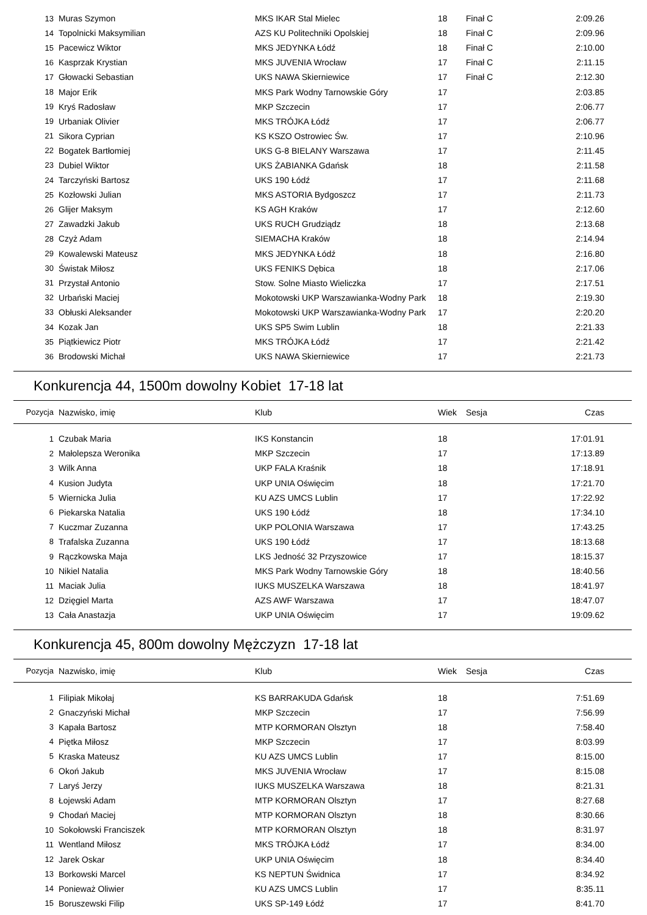| 13 | Muras Szymon | MKS IKAR Stal Mielec | 18 | Finał C | 2:09.26 |
| 14 | Topolnicki Maksymilian | AZS KU Politechniki Opolskiej | 18 | Finał C | 2:09.96 |
| 15 | Pacewicz Wiktor | MKS JEDYNKA Łódź | 18 | Finał C | 2:10.00 |
| 16 | Kasprzak Krystian | MKS JUVENIA Wrocław | 17 | Finał C | 2:11.15 |
| 17 | Głowacki Sebastian | UKS NAWA Skierniewice | 17 | Finał C | 2:12.30 |
| 18 | Major Erik | MKS Park Wodny Tarnowskie Góry | 17 | | 2:03.85 |
| 19 | Kryś Radosław | MKP Szczecin | 17 | | 2:06.77 |
| 19 | Urbaniak Olivier | MKS TRÓJKA Łódź | 17 | | 2:06.77 |
| 21 | Sikora Cyprian | KS KSZO Ostrowiec Św. | 17 | | 2:10.96 |
| 22 | Bogatek Bartłomiej | UKS G-8 BIELANY Warszawa | 17 | | 2:11.45 |
| 23 | Dubiel Wiktor | UKS ŻABIANKA Gdańsk | 18 | | 2:11.58 |
| 24 | Tarczyński Bartosz | UKS 190 Łódź | 17 | | 2:11.68 |
| 25 | Kozłowski Julian | MKS ASTORIA Bydgoszcz | 17 | | 2:11.73 |
| 26 | Glijer Maksym | KS AGH Kraków | 17 | | 2:12.60 |
| 27 | Zawadzki Jakub | UKS RUCH Grudziądz | 18 | | 2:13.68 |
| 28 | Czyż Adam | SIEMACHA Kraków | 18 | | 2:14.94 |
| 29 | Kowalewski Mateusz | MKS JEDYNKA Łódź | 18 | | 2:16.80 |
| 30 | Świstak Miłosz | UKS FENIKS Dębica | 18 | | 2:17.06 |
| 31 | Przystał Antonio | Stow. Solne Miasto Wieliczka | 17 | | 2:17.51 |
| 32 | Urbański Maciej | Mokotowski UKP Warszawianka-Wodny Park | 18 | | 2:19.30 |
| 33 | Obłuski Aleksander | Mokotowski UKP Warszawianka-Wodny Park | 17 | | 2:20.20 |
| 34 | Kozak Jan | UKS SP5 Swim Lublin | 18 | | 2:21.33 |
| 35 | Piątkiewicz Piotr | MKS TRÓJKA Łódź | 17 | | 2:21.42 |
| 36 | Brodowski Michał | UKS NAWA Skierniewice | 17 | | 2:21.73 |
Konkurencja 44, 1500m dowolny Kobiet 17-18 lat
| Pozycja | Nazwisko, imię | Klub | Wiek | Sesja | Czas |
| --- | --- | --- | --- | --- | --- |
| 1 | Czubak Maria | IKS Konstancin | 18 | | 17:01.91 |
| 2 | Małolepsza Weronika | MKP Szczecin | 17 | | 17:13.89 |
| 3 | Wilk Anna | UKP FALA Kraśnik | 18 | | 17:18.91 |
| 4 | Kusion Judyta | UKP UNIA Oświęcim | 18 | | 17:21.70 |
| 5 | Wiernicka Julia | KU AZS UMCS Lublin | 17 | | 17:22.92 |
| 6 | Piekarska Natalia | UKS 190 Łódź | 18 | | 17:34.10 |
| 7 | Kuczmar Zuzanna | UKP POLONIA Warszawa | 17 | | 17:43.25 |
| 8 | Trafalska Zuzanna | UKS 190 Łódź | 17 | | 18:13.68 |
| 9 | Rączkowska Maja | LKS Jedność 32 Przyszowice | 17 | | 18:15.37 |
| 10 | Nikiel Natalia | MKS Park Wodny Tarnowskie Góry | 18 | | 18:40.56 |
| 11 | Maciak Julia | IUKS MUSZELKA Warszawa | 18 | | 18:41.97 |
| 12 | Dzięgiel Marta | AZS AWF Warszawa | 17 | | 18:47.07 |
| 13 | Cała Anastazja | UKP UNIA Oświęcim | 17 | | 19:09.62 |
Konkurencja 45, 800m dowolny Mężczyzn 17-18 lat
| Pozycja | Nazwisko, imię | Klub | Wiek | Sesja | Czas |
| --- | --- | --- | --- | --- | --- |
| 1 | Filipiak Mikołaj | KS BARRAKUDA Gdańsk | 18 | | 7:51.69 |
| 2 | Gnaczyński Michał | MKP Szczecin | 17 | | 7:56.99 |
| 3 | Kapała Bartosz | MTP KORMORAN Olsztyn | 18 | | 7:58.40 |
| 4 | Piętka Miłosz | MKP Szczecin | 17 | | 8:03.99 |
| 5 | Kraska Mateusz | KU AZS UMCS Lublin | 17 | | 8:15.00 |
| 6 | Okoń Jakub | MKS JUVENIA Wrocław | 17 | | 8:15.08 |
| 7 | Laryś Jerzy | IUKS MUSZELKA Warszawa | 18 | | 8:21.31 |
| 8 | Łojewski Adam | MTP KORMORAN Olsztyn | 17 | | 8:27.68 |
| 9 | Chodań Maciej | MTP KORMORAN Olsztyn | 18 | | 8:30.66 |
| 10 | Sokołowski Franciszek | MTP KORMORAN Olsztyn | 18 | | 8:31.97 |
| 11 | Wentland Miłosz | MKS TRÓJKA Łódź | 17 | | 8:34.00 |
| 12 | Jarek Oskar | UKP UNIA Oświęcim | 18 | | 8:34.40 |
| 13 | Borkowski Marcel | KS NEPTUN Świdnica | 17 | | 8:34.92 |
| 14 | Ponieważ Oliwier | KU AZS UMCS Lublin | 17 | | 8:35.11 |
| 15 | Boruszewski Filip | UKS SP-149 Łódź | 17 | | 8:41.70 |